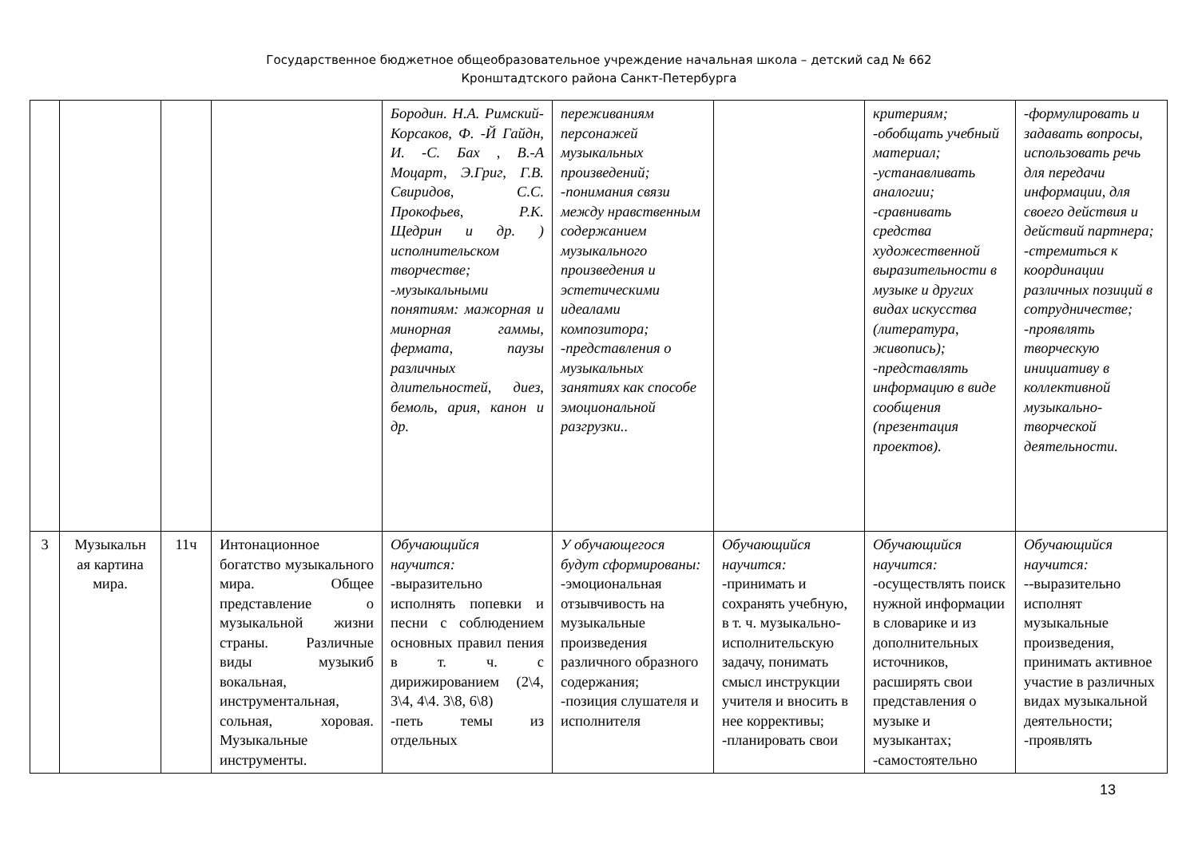Государственное бюджетное общеобразовательное учреждение начальная школа – детский сад № 662
Кронштадтского района Санкт-Петербурга
| | | | | Бородин. Н.А. Римский-Корсаков, Ф. -Й Гайдн, И. -С. Бах , В.-А Моцарт, Э.Григ, Г.В. Свиридов, С.С. Прокофьев, Р.К. Щедрин и др. ) исполнительском творчестве; -музыкальными понятиям: мажорная и минорная гаммы, фермата, паузы различных длительностей, диез, бемоль, ария, канон и др. | переживаниям персонажей музыкальных произведений; -понимания связи между нравственным содержанием музыкального произведения и эстетическими идеалами композитора; -представления о музыкальных занятиях как способе эмоциональной разгрузки.. | | критериям; -обобщать учебный материал; -устанавливать аналогии; -сравнивать средства художественной выразительности в музыке и других видах искусства (литература, живопись); -представлять информацию в виде сообщения (презентация проектов). | -формулировать и задавать вопросы, использовать речь для передачи информации, для своего действия и действий партнера; -стремиться к координации различных позиций в сотрудничестве; -проявлять творческую инициативу в коллективной музыкально-творческой деятельности. |
| 3 | Музыкальн ая картина мира. | 11ч | Интонационное богатство музыкального мира. Общее представление о музыкальной жизни страны. Различные виды музыкиб вокальная, инструментальная, сольная, хоровая. Музыкальные инструменты. | Обучающийся научится: -выразительно исполнять попевки и песни с соблюдением основных правил пения в т. ч. с дирижированием (2\4, 3\4, 4\4. 3\8, 6\8) -петь темы из отдельных | У обучающегося будут сформированы: -эмоциональная отзывчивость на музыкальные произведения различного образного содержания; -позиция слушателя и исполнителя | Обучающийся научится: -принимать и сохранять учебную, в т. ч. музыкально-исполнительскую задачу, понимать смысл инструкции учителя и вносить в нее коррективы; -планировать свои | Обучающийся научится: -осуществлять поиск нужной информации в словарике и из дополнительных источников, расширять свои представления о музыке и музыкантах; -самостоятельно | Обучающийся научится: --выразительно исполнят музыкальные произведения, принимать активное участие в различных видах музыкальной деятельности; -проявлять |
13